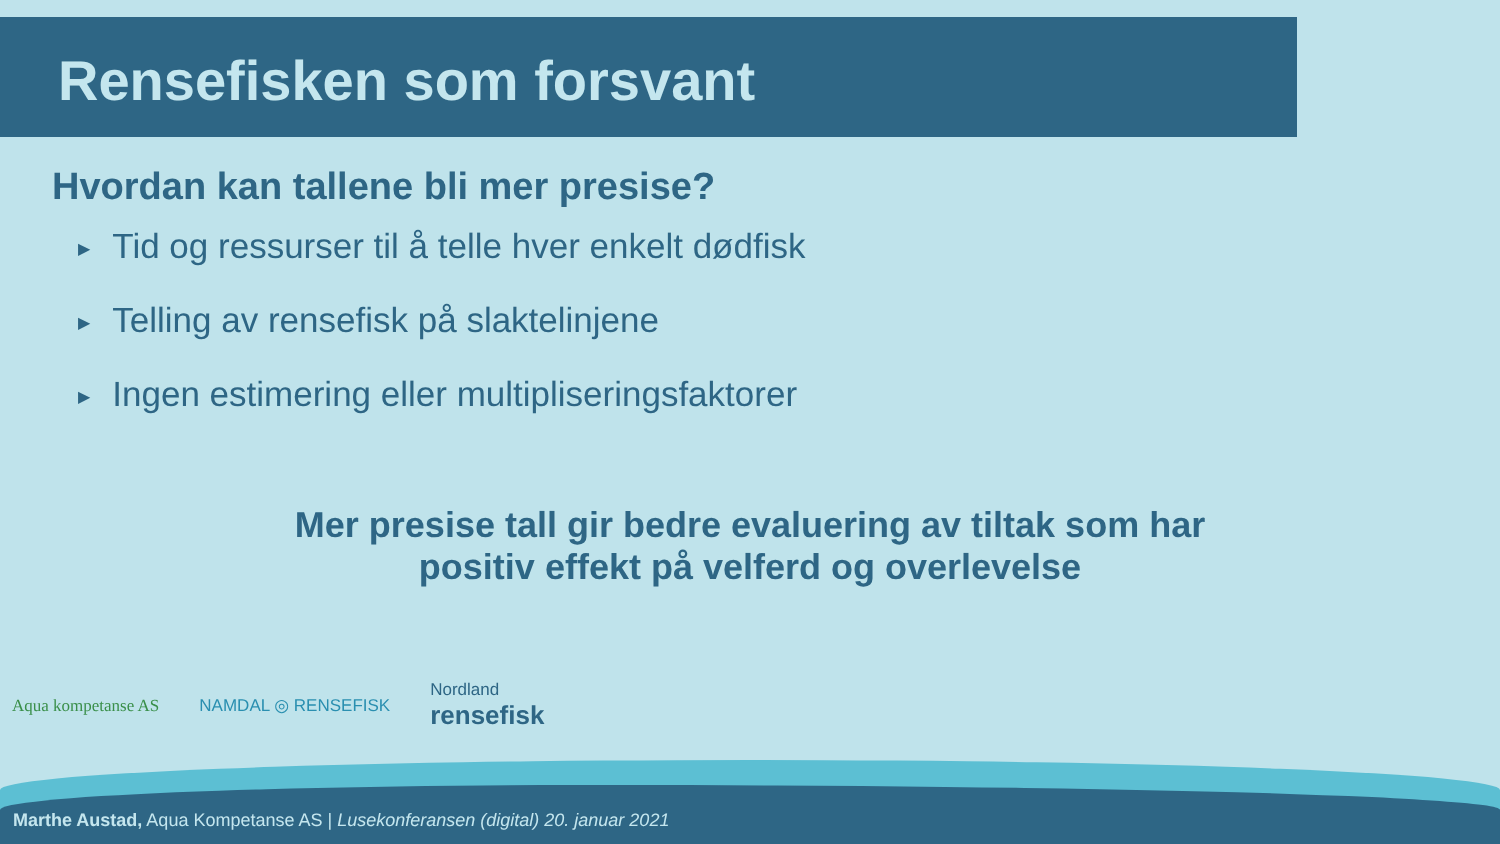Rensefisken som forsvant
Hvordan kan tallene bli mer presise?
▶ Tid og ressurser til å telle hver enkelt dødfisk
▶ Telling av rensefisk på slaktelinjene
▶ Ingen estimering eller multipliseringsfaktorer
Mer presise tall gir bedre evaluering av tiltak som har positiv effekt på velferd og overlevelse
Aqua kompetanse AS NAMDAL ◎ RENSEFISK
Nordland
rensefisk
Marthe Austad, Aqua Kompetanse AS | Lusekonferansen (digital) 20. januar 2021